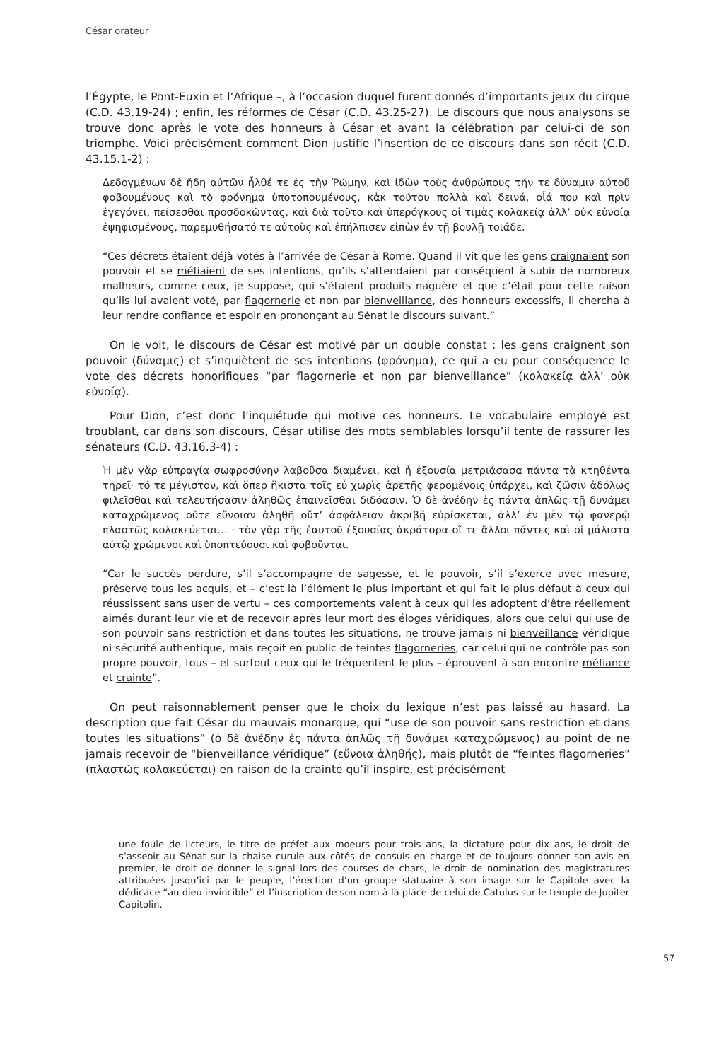César orateur
l’Égypte, le Pont-Euxin et l’Afrique –, à l’occasion duquel furent donnés d’importants jeux du cirque (C.D. 43.19-24) ; enfin, les réformes de César (C.D. 43.25-27). Le discours que nous analysons se trouve donc après le vote des honneurs à César et avant la célébration par celui-ci de son triomphe. Voici précisément comment Dion justifie l’insertion de ce discours dans son récit (C.D. 43.15.1-2) :
Δεδογμένων δὲ ἤδη αὐτῶν ἦλθέ τε ἐς τὴν Ῥώμην, καὶ ἰδὼν τοὺς ἀνθρώπους τήν τε δύναμιν αὐτοῦ φοβουμένους καὶ τὸ φρόνημα ὑποτοπουμένους, κἀκ τούτου πολλὰ καὶ δεινά, οἷά που καὶ πρὶν ἐγεγόνει, πείσεσθαι προσδοκῶντας, καὶ διὰ τοῦτο καὶ ὑπερόγκους οἱ τιμὰς κολακείᾳ ἀλλ’ οὐκ εὐνοίᾳ ἐψηφισμένους, παρεμυθήσατό τε αὐτοὺς καὶ ἐπήλπισεν εἰπὼν ἐν τῇ βουλῇ τοιάδε.
“Ces décrets étaient déjà votés à l’arrivée de César à Rome. Quand il vit que les gens craignaient son pouvoir et se méfiaient de ses intentions, qu’ils s’attendaient par conséquent à subir de nombreux malheurs, comme ceux, je suppose, qui s’étaient produits naguère et que c’était pour cette raison qu’ils lui avaient voté, par flagornerie et non par bienveillance, des honneurs excessifs, il chercha à leur rendre confiance et espoir en prononçant au Sénat le discours suivant.”
On le voit, le discours de César est motivé par un double constat : les gens craignent son pouvoir (δύναμις) et s’inquiètent de ses intentions (φρόνημα), ce qui a eu pour conséquence le vote des décrets honorifiques “par flagornerie et non par bienveillance” (κολακείᾳ ἀλλ’ οὐκ εὐνοίᾳ).
Pour Dion, c’est donc l’inquiétude qui motive ces honneurs. Le vocabulaire employé est troublant, car dans son discours, César utilise des mots semblables lorsqu’il tente de rassurer les sénateurs (C.D. 43.16.3-4) :
Ἡ μὲν γὰρ εὐπραγία σωφροσύνην λαβοῦσα διαμένει, καὶ ἡ ἐξουσία μετριάσασα πάντα τὰ κτηθέντα τηρεῖ· τό τε μέγιστον, καὶ ὅπερ ἥκιστα τοῖς εὖ χωρὶς ἀρετῆς φερομένοις ὑπάρχει, καὶ ζῶσιν ἀδόλως φιλεῖσθαι καὶ τελευτήσασιν ἀληθῶς ἐπαινεῖσθαι διδόασιν. Ὁ δὲ ἀνέδην ἐς πάντα ἁπλῶς τῇ δυνάμει καταχρώμενος οὔτε εὔνοιαν ἀληθῆ οὔτ’ ἀσφάλειαν ἀκριβῆ εὑρίσκεται, ἀλλ’ ἐν μὲν τῷ φανερῷ πλαστῶς κολακεύεται… · τὸν γὰρ τῆς ἑαυτοῦ ἐξουσίας ἀκράτορα οἵ τε ἄλλοι πάντες καὶ οἱ μάλιστα αὐτῷ χρώμενοι καὶ ὑποπτεύουσι καὶ φοβοῦνται.
“Car le succès perdure, s’il s’accompagne de sagesse, et le pouvoir, s’il s’exerce avec mesure, préserve tous les acquis, et – c’est là l’élément le plus important et qui fait le plus défaut à ceux qui réussissent sans user de vertu – ces comportements valent à ceux qui les adoptent d’être réellement aimés durant leur vie et de recevoir après leur mort des éloges véridiques, alors que celui qui use de son pouvoir sans restriction et dans toutes les situations, ne trouve jamais ni bienveillance véridique ni sécurité authentique, mais reçoit en public de feintes flagorneries, car celui qui ne contrôle pas son propre pouvoir, tous – et surtout ceux qui le fréquentent le plus – éprouvent à son encontre méfiance et crainte”.
On peut raisonnablement penser que le choix du lexique n’est pas laissé au hasard. La description que fait César du mauvais monarque, qui “use de son pouvoir sans restriction et dans toutes les situations” (ὁ δὲ ἀνέδην ἐς πάντα ἁπλῶς τῇ δυνάμει καταχρώμενος) au point de ne jamais recevoir de “bienveillance véridique” (εὔνοια ἀληθής), mais plutôt de “feintes flagorneries” (πλαστῶς κολακεύεται) en raison de la crainte qu’il inspire, est précisément
une foule de licteurs, le titre de préfet aux moeurs pour trois ans, la dictature pour dix ans, le droit de s’asseoir au Sénat sur la chaise curule aux côtés de consuls en charge et de toujours donner son avis en premier, le droit de donner le signal lors des courses de chars, le droit de nomination des magistratures attribuées jusqu’ici par le peuple, l’érection d’un groupe statuaire à son image sur le Capitole avec la dédicace “au dieu invincible” et l’inscription de son nom à la place de celui de Catulus sur le temple de Jupiter Capitolin.
57